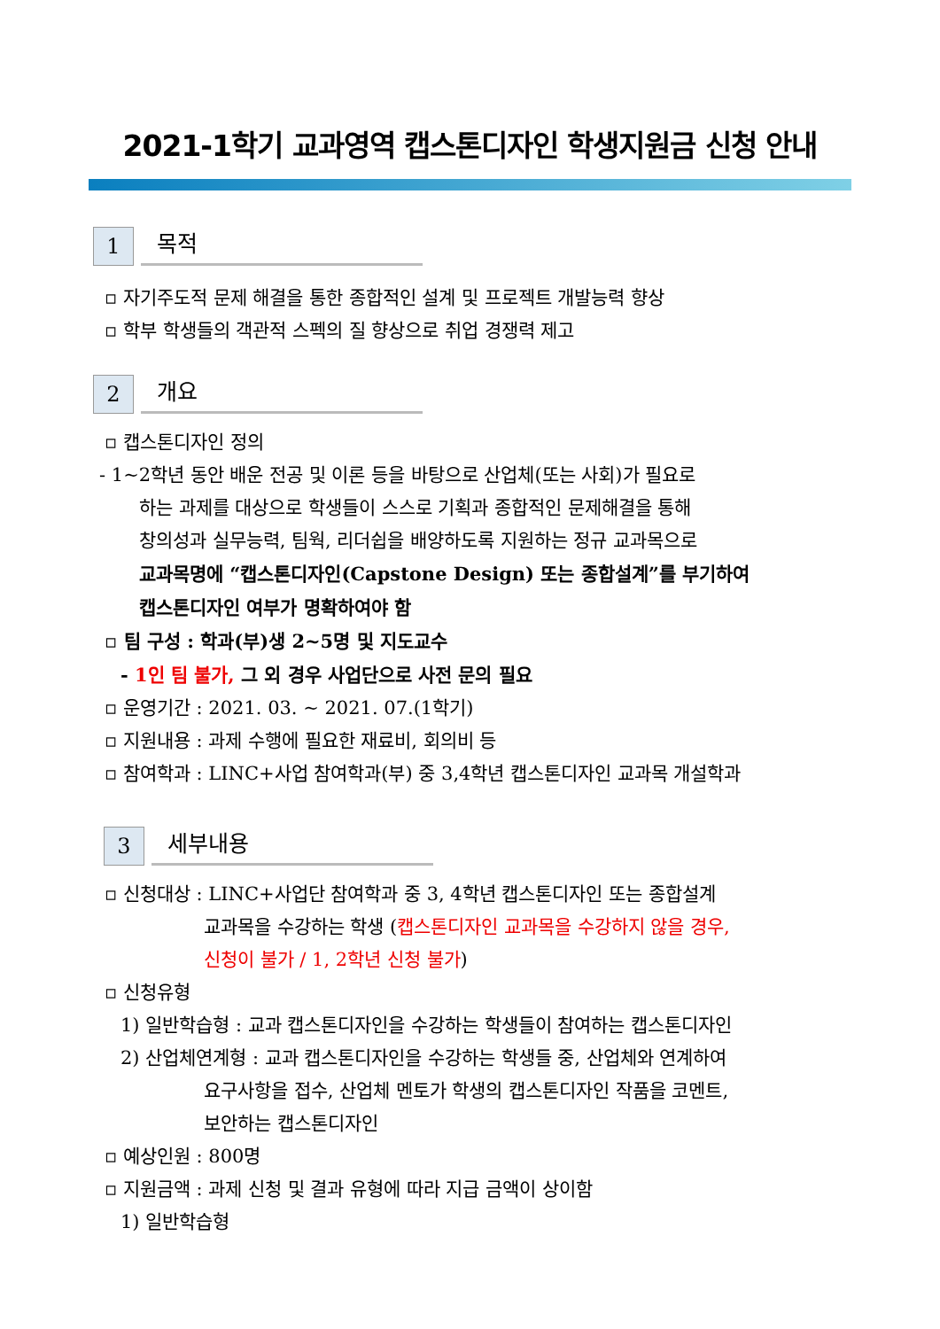2021-1학기 교과영역 캡스톤디자인 학생지원금 신청 안내
1
목적
▫ 자기주도적 문제 해결을 통한 종합적인 설계 및 프로젝트 개발능력 향상
▫ 학부 학생들의 객관적 스펙의 질 향상으로 취업 경쟁력 제고
2
개요
▫ 캡스톤디자인 정의
- 1~2학년 동안 배운 전공 및 이론 등을 바탕으로 산업체(또는 사회)가 필요로
하는 과제를 대상으로 학생들이 스스로 기획과 종합적인 문제해결을 통해
창의성과 실무능력, 팀웍, 리더쉽을 배양하도록 지원하는 정규 교과목으로
교과목명에 “캡스톤디자인(Capstone Design) 또는 종합설계”를 부기하여
캡스톤디자인 여부가 명확하여야 함
▫ 팀 구성 : 학과(부)생 2~5명 및 지도교수
- 1인 팀 불가, 그 외 경우 사업단으로 사전 문의 필요
▫ 운영기간 : 2021. 03. ~ 2021. 07.(1학기)
▫ 지원내용 : 과제 수행에 필요한 재료비, 회의비 등
▫ 참여학과 : LINC+사업 참여학과(부) 중 3,4학년 캡스톤디자인 교과목 개설학과
3
세부내용
▫ 신청대상 : LINC+사업단 참여학과 중 3, 4학년 캡스톤디자인 또는 종합설계
교과목을 수강하는 학생 (캡스톤디자인 교과목을 수강하지 않을 경우,
신청이 불가 / 1, 2학년 신청 불가)
▫ 신청유형
1) 일반학습형 : 교과 캡스톤디자인을 수강하는 학생들이 참여하는 캡스톤디자인
2) 산업체연계형 : 교과 캡스톤디자인을 수강하는 학생들 중, 산업체와 연계하여
요구사항을 접수, 산업체 멘토가 학생의 캡스톤디자인 작품을 코멘트,
보안하는 캡스톤디자인
▫ 예상인원 : 800명
▫ 지원금액 : 과제 신청 및 결과 유형에 따라 지급 금액이 상이함
1) 일반학습형